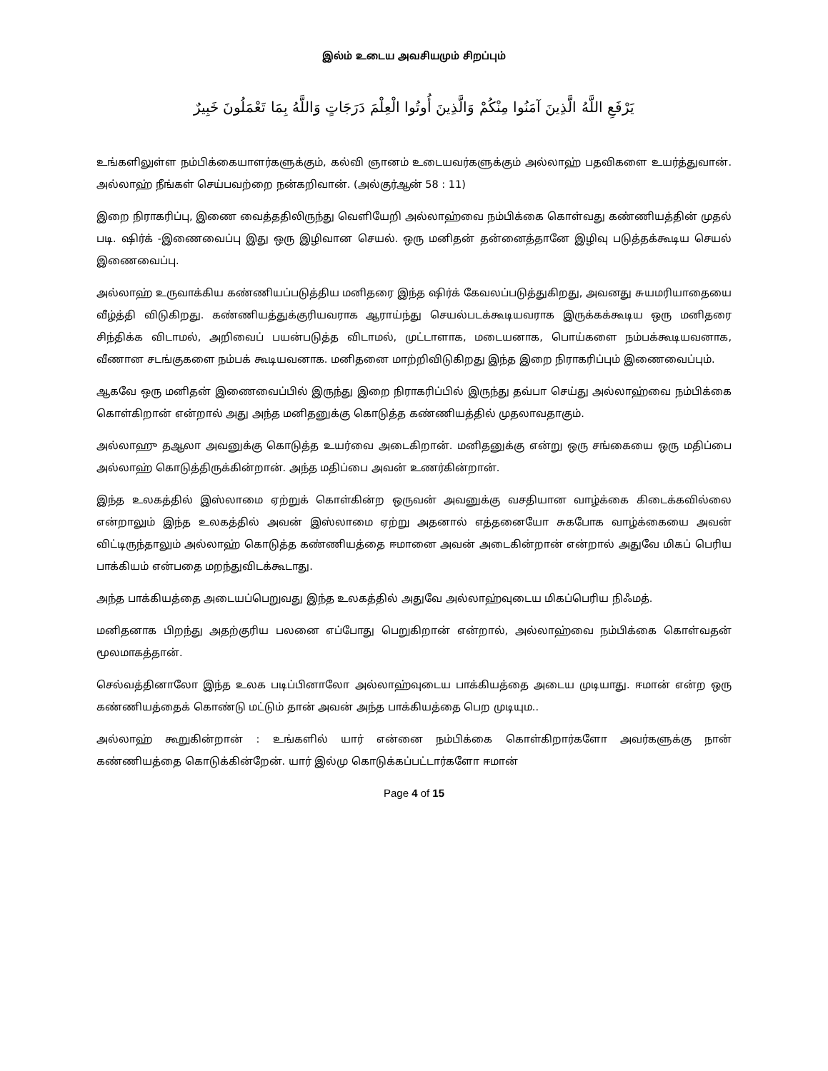இல்ம் உடைய அவசியமும் சிறப்பும்
يَرْفَعِ اللَّهُ الَّذِينَ آمَنُوا مِنْكُمْ وَالَّذِينَ أُوتُوا الْعِلْمَ دَرَجَاتٍ وَاللَّهُ بِمَا تَعْمَلُونَ خَبِيرٌ
உங்களிலுள்ள நம்பிக்கையாளர்களுக்கும், கல்வி ஞானம் உடையவர்களுக்கும் அல்லாஹ் பதவிகளை உயர்த்துவான். அல்லாஹ் நீங்கள் செய்பவற்றை நன்கறிவான். (அல்குர்ஆன் 58 : 11)
இறை நிராகரிப்பு, இணை வைத்ததிலிருந்து வெளியேறி அல்லாஹ்வை நம்பிக்கை கொள்வது கண்ணியத்தின் முதல் படி. ஷிர்க் -இணைவைப்பு இது ஒரு இழிவான செயல். ஒரு மனிதன் தன்னைத்தானே இழிவு படுத்தக்கூடிய செயல் இணைவைப்பு.
அல்லாஹ் உருவாக்கிய கண்ணியப்படுத்திய மனிதரை இந்த ஷிர்க் கேவலப்படுத்துகிறது, அவனது சுயமரியாதையை வீழ்த்தி விடுகிறது. கண்ணியத்துக்குரியவராக ஆராய்ந்து செயல்படக்கூடியவராக இருக்கக்கூடிய ஒரு மனிதரை சிந்திக்க விடாமல், அறிவைப் பயன்படுத்த விடாமல், முட்டாளாக, மடையனாக, பொய்களை நம்பக்கூடியவனாக, வீணான சடங்குகளை நம்பக் கூடியவனாக. மனிதனை மாற்றிவிடுகிறது இந்த இறை நிராகரிப்பும் இணைவைப்பும்.
ஆகவே ஒரு மனிதன் இணைவைப்பில் இருந்து இறை நிராகரிப்பில் இருந்து தவ்பா செய்து அல்லாஹ்வை நம்பிக்கை கொள்கிறான் என்றால் அது அந்த மனிதனுக்கு கொடுத்த கண்ணியத்தில் முதலாவதாகும்.
அல்லாஹு தஆலா அவனுக்கு கொடுத்த உயர்வை அடைகிறான். மனிதனுக்கு என்று ஒரு சங்கையை ஒரு மதிப்பை அல்லாஹ் கொடுத்திருக்கின்றான். அந்த மதிப்பை அவன் உணர்கின்றான்.
இந்த உலகத்தில் இஸ்லாமை ஏற்றுக் கொள்கின்ற ஒருவன் அவனுக்கு வசதியான வாழ்க்கை கிடைக்கவில்லை என்றாலும் இந்த உலகத்தில் அவன் இஸ்லாமை ஏற்று அதனால் எத்தனையோ சுகபோக வாழ்க்கையை அவன் விட்டிருந்தாலும் அல்லாஹ் கொடுத்த கண்ணியத்தை ஈமானை அவன் அடைகின்றான் என்றால் அதுவே மிகப் பெரிய பாக்கியம் என்பதை மறந்துவிடக்கூடாது.
அந்த பாக்கியத்தை அடையப்பெறுவது இந்த உலகத்தில் அதுவே அல்லாஹ்வுடைய மிகப்பெரிய நிஃமத்.
மனிதனாக பிறந்து அதற்குரிய பலனை எப்போது பெறுகிறான் என்றால், அல்லாஹ்வை நம்பிக்கை கொள்வதன் மூலமாகத்தான்.
செல்வத்தினாலோ இந்த உலக படிப்பினாலோ அல்லாஹ்வுடைய பாக்கியத்தை அடைய முடியாது. ஈமான் என்ற ஒரு கண்ணியத்தைக் கொண்டு மட்டும் தான் அவன் அந்த பாக்கியத்தை பெற முடியும..
அல்லாஹ் கூறுகின்றான் : உங்களில் யார் என்னை நம்பிக்கை கொள்கிறார்களோ அவர்களுக்கு நான் கண்ணியத்தை கொடுக்கின்றேன். யார் இல்மு கொடுக்கப்பட்டார்களோ ஈமான்
Page 4 of 15